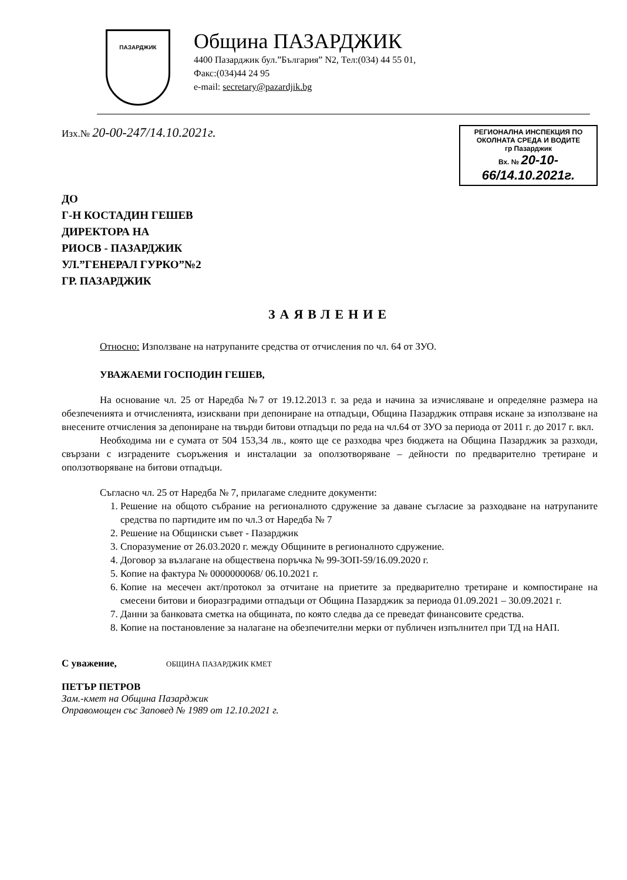ПАЗАРДЖИК
Община ПАЗАРДЖИК
4400 Пазарджик бул.”България” N2, Тел:(034) 44 55 01,
Факс:(034)44 24 95
e-mail: secretary@pazardjik.bg
Изх.№ 20-00-247/14.10.2021г.
РЕГИОНАЛНА ИНСПЕКЦИЯ ПО ОКОЛНАТА СРЕДА И ВОДИТЕ
гр Пазарджик
Вх. № 20-10-66/14.10.2021г.
ДО
Г-Н КОСТАДИН ГЕШЕВ
ДИРЕКТОРА НА
РИОСВ - ПАЗАРДЖИК
УЛ.”ГЕНЕРАЛ ГУРКО”№2
ГР. ПАЗАРДЖИК
ЗАЯВЛЕНИЕ
Относно: Използване на натрупаните средства от отчисления по чл. 64 от ЗУО.
УВАЖАЕМИ ГОСПОДИН ГЕШЕВ,
На основание чл. 25 от Наредба №7 от 19.12.2013 г. за реда и начина за изчисляване и определяне размера на обезпеченията и отчисленията, изисквани при депониране на отпадъци, Община Пазарджик отправя искане за използване на внесените отчисления за депониране на твърди битови отпадъци по реда на чл.64 от ЗУО за периода от 2011 г. до 2017 г. вкл.
Необходима ни е сумата от 504 153,34 лв., която ще се разходва чрез бюджета на Община Пазарджик за разходи, свързани с изградените съоръжения и инсталации за оползотворяване – дейности по предварително третиране и оползотворяване на битови отпадъци.
Съгласно чл. 25 от Наредба № 7, прилагаме следните документи:
1. Решение на общото събрание на регионалното сдружение за даване съгласие за разходване на натрупаните средства по партидите им по чл.3 от Наредба № 7
2. Решение на Общински съвет - Пазарджик
3. Споразумение от 26.03.2020 г. между Общините в регионалното сдружение.
4. Договор за възлагане на обществена поръчка № 99-ЗОП-59/16.09.2020 г.
5. Копие на фактура № 0000000068/ 06.10.2021 г.
6. Копие на месечен акт/протокол за отчитане на приетите за предварително третиране и компостиране на смесени битови и биоразградими отпадъци от Община Пазарджик за периода 01.09.2021 – 30.09.2021 г.
7. Данни за банковата сметка на общината, по която следва да се преведат финансовите средства.
8. Копие на постановление за налагане на обезпечителни мерки от публичен изпълнител при ТД на НАП.
С уважение, ОБЩИНА ПАЗАРДЖИК КМЕТ
ПЕТЪР ПЕТРОВ
Зам.-кмет на Община Пазарджик
Оправомощен със Заповед № 1989 от 12.10.2021 г.